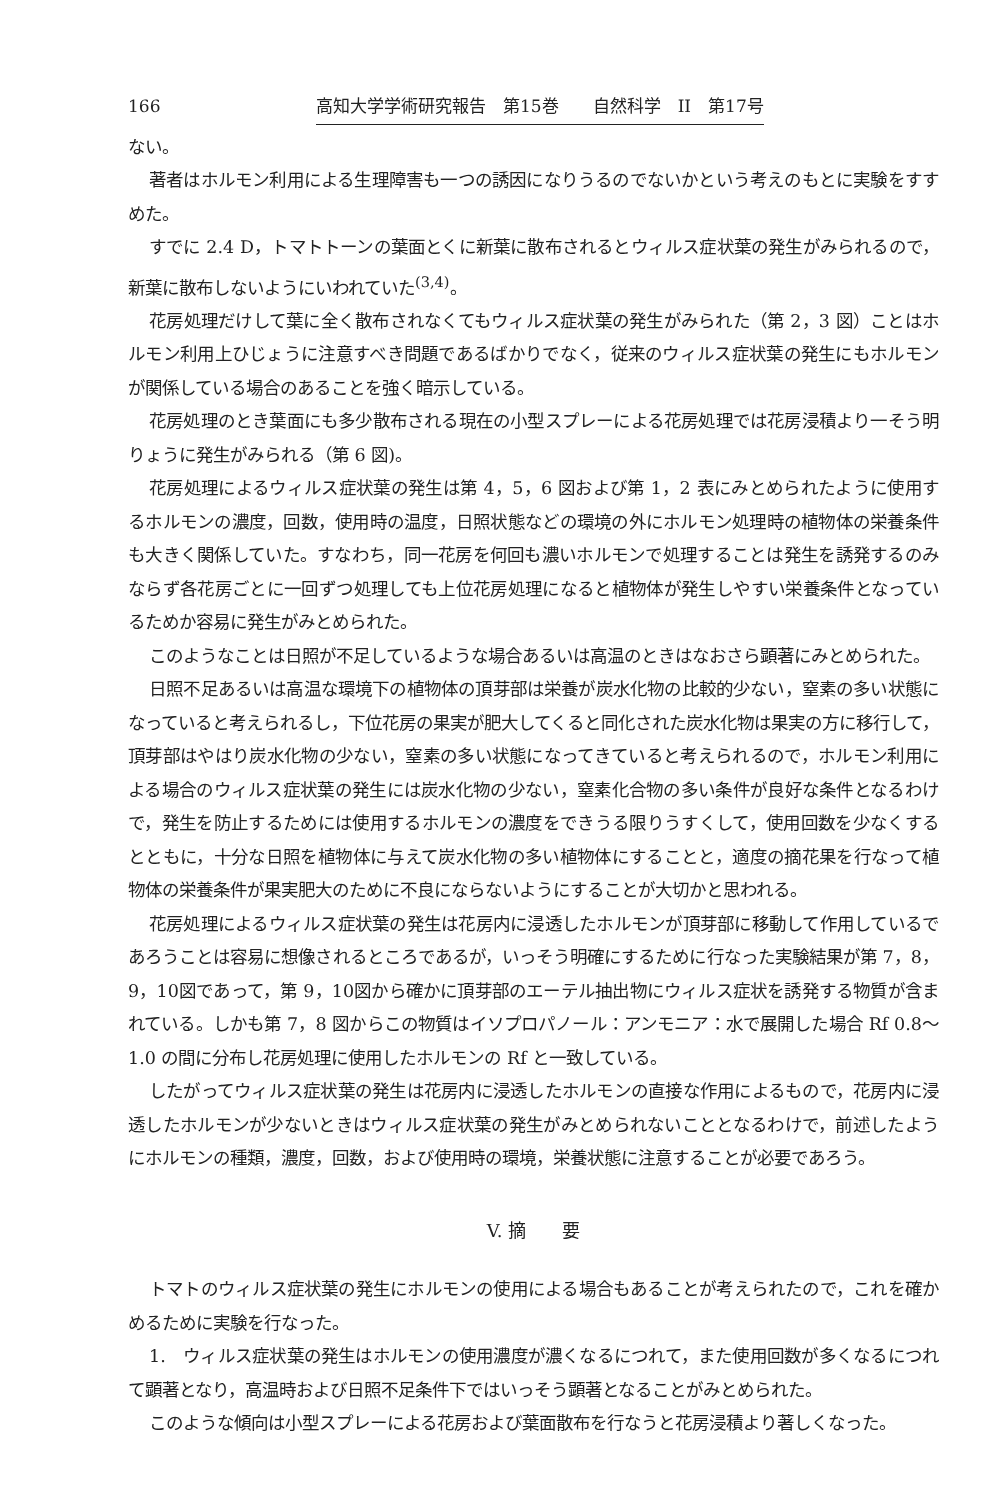166 高知大学学術研究報告　第15巻　　自然科学　II　第17号
ない。
著者はホルモン利用による生理障害も一つの誘因になりうるのでないかという考えのもとに実験をすすめた。
すでに 2.4 D，トマトトーンの葉面とくに新葉に散布されるとウィルス症状葉の発生がみられるので，新葉に散布しないようにいわれていた<sup>(3,4)</sup>。
花房処理だけして葉に全く散布されなくてもウィルス症状葉の発生がみられた（第 2，3 図）ことはホルモン利用上ひじょうに注意すべき問題であるばかりでなく，従来のウィルス症状葉の発生にもホルモンが関係している場合のあることを強く暗示している。
花房処理のとき葉面にも多少散布される現在の小型スプレーによる花房処理では花房浸積より一そう明りょうに発生がみられる（第 6 図)。
花房処理によるウィルス症状葉の発生は第 4，5，6 図および第 1，2 表にみとめられたように使用するホルモンの濃度，回数，使用時の温度，日照状態などの環境の外にホルモン処理時の植物体の栄養条件も大きく関係していた。すなわち，同一花房を何回も濃いホルモンで処理することは発生を誘発するのみならず各花房ごとに一回ずつ処理しても上位花房処理になると植物体が発生しやすい栄養条件となっているためか容易に発生がみとめられた。
このようなことは日照が不足しているような場合あるいは高温のときはなおさら顕著にみとめられた。
日照不足あるいは高温な環境下の植物体の頂芽部は栄養が炭水化物の比較的少ない，窒素の多い状態になっていると考えられるし，下位花房の果実が肥大してくると同化された炭水化物は果実の方に移行して，頂芽部はやはり炭水化物の少ない，窒素の多い状態になってきていると考えられるので，ホルモン利用による場合のウィルス症状葉の発生には炭水化物の少ない，窒素化合物の多い条件が良好な条件となるわけで，発生を防止するためには使用するホルモンの濃度をできうる限りうすくして，使用回数を少なくするとともに，十分な日照を植物体に与えて炭水化物の多い植物体にすることと，適度の摘花果を行なって植物体の栄養条件が果実肥大のために不良にならないようにすることが大切かと思われる。
花房処理によるウィルス症状葉の発生は花房内に浸透したホルモンが頂芽部に移動して作用しているであろうことは容易に想像されるところであるが，いっそう明確にするために行なった実験結果が第 7，8，9，10図であって，第 9，10図から確かに頂芽部のエーテル抽出物にウィルス症状を誘発する物質が含まれている。しかも第 7，8 図からこの物質はイソプロパノール：アンモニア：水で展開した場合 Rf 0.8～1.0 の間に分布し花房処理に使用したホルモンの Rf と一致している。
したがってウィルス症状葉の発生は花房内に浸透したホルモンの直接な作用によるもので，花房内に浸透したホルモンが少ないときはウィルス症状葉の発生がみとめられないこととなるわけで，前述したようにホルモンの種類，濃度，回数，および使用時の環境，栄養状態に注意することが必要であろう。
V. 摘　　要
トマトのウィルス症状葉の発生にホルモンの使用による場合もあることが考えられたので，これを確かめるために実験を行なった。
1.　ウィルス症状葉の発生はホルモンの使用濃度が濃くなるにつれて，また使用回数が多くなるにつれて顕著となり，高温時および日照不足条件下ではいっそう顕著となることがみとめられた。
このような傾向は小型スプレーによる花房および葉面散布を行なうと花房浸積より著しくなった。